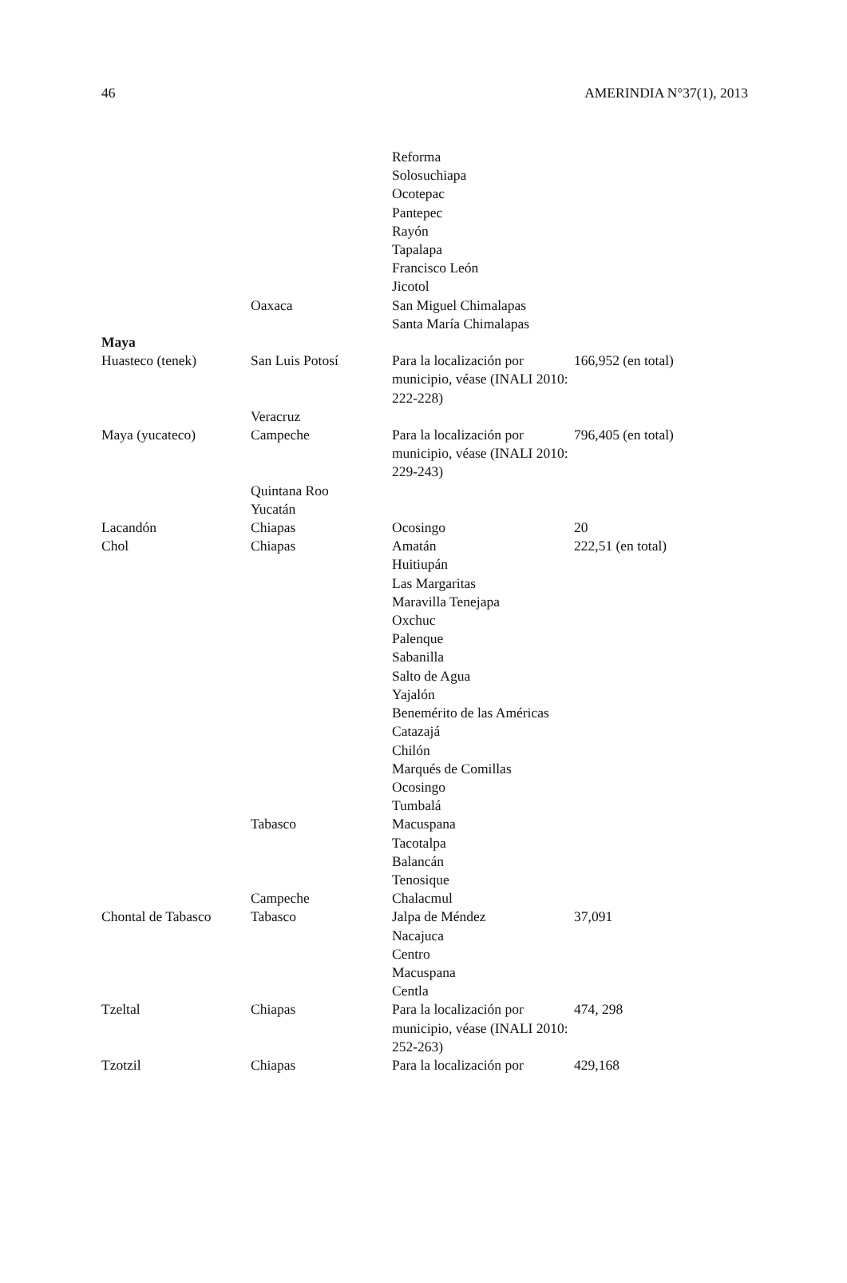46 AMERINDIA N°37(1), 2013
| | Oaxaca | Reforma Solosuchiapa Ocotepac Pantepec Rayón Tapalapa Francisco León Jicotol San Miguel Chimalapas Santa María Chimalapas | |
| Maya | | | |
| Huasteco (tenek) | San Luis Potosí Veracruz | Para la localización por municipio, véase (INALI 2010: 222-228) | 166,952 (en total) |
| Maya (yucateco) | Campeche Quintana Roo Yucatán | Para la localización por municipio, véase (INALI 2010: 229-243) | 796,405 (en total) |
| Lacandón | Chiapas | Ocosingo | 20 |
| Chol | Chiapas Tabasco Campeche | Amatán Huitiupán Las Margaritas Maravilla Tenejapa Oxchuc Palenque Sabanilla Salto de Agua Yajalón Benemérito de las Américas Catazajá Chilón Marqués de Comillas Ocosingo Tumbalá Macuspana Tacotalpa Balancán Tenosique Chalacmul | 222,51 (en total) |
| Chontal de Tabasco | Tabasco | Jalpa de Méndez Nacajuca Centro Macuspana Centla | 37,091 |
| Tzeltal | Chiapas | Para la localización por municipio, véase (INALI 2010: 252-263) | 474, 298 |
| Tzotzil | Chiapas | Para la localización por | 429,168 |